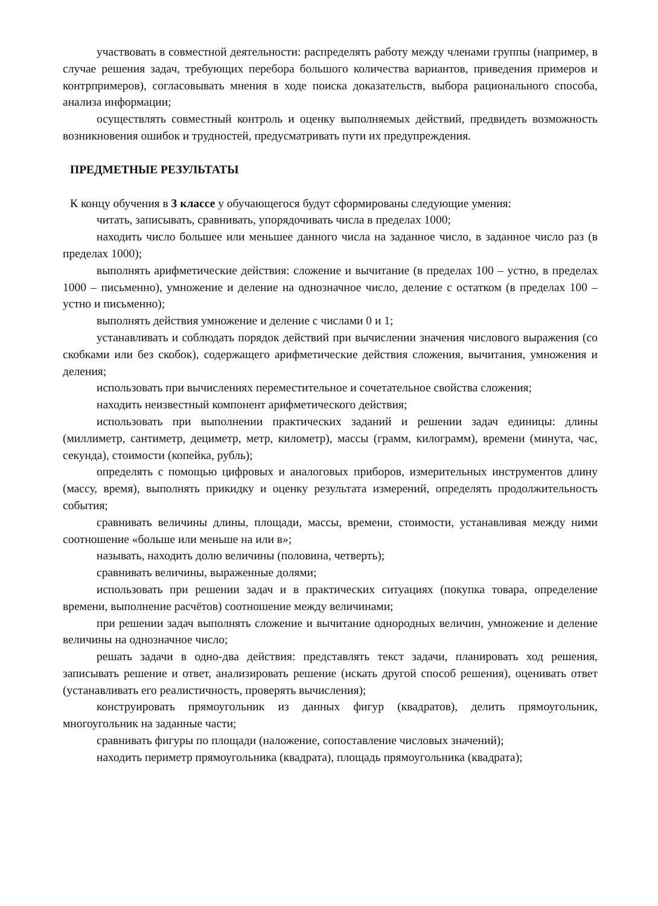участвовать в совместной деятельности: распределять работу между членами группы (например, в случае решения задач, требующих перебора большого количества вариантов, приведения примеров и контрпримеров), согласовывать мнения в ходе поиска доказательств, выбора рационального способа, анализа информации;
осуществлять совместный контроль и оценку выполняемых действий, предвидеть возможность возникновения ошибок и трудностей, предусматривать пути их предупреждения.
ПРЕДМЕТНЫЕ РЕЗУЛЬТАТЫ
К концу обучения в 3 классе у обучающегося будут сформированы следующие умения:
читать, записывать, сравнивать, упорядочивать числа в пределах 1000;
находить число большее или меньшее данного числа на заданное число, в заданное число раз (в пределах 1000);
выполнять арифметические действия: сложение и вычитание (в пределах 100 – устно, в пределах 1000 – письменно), умножение и деление на однозначное число, деление с остатком (в пределах 100 – устно и письменно);
выполнять действия умножение и деление с числами 0 и 1;
устанавливать и соблюдать порядок действий при вычислении значения числового выражения (со скобками или без скобок), содержащего арифметические действия сложения, вычитания, умножения и деления;
использовать при вычислениях переместительное и сочетательное свойства сложения;
находить неизвестный компонент арифметического действия;
использовать при выполнении практических заданий и решении задач единицы: длины (миллиметр, сантиметр, дециметр, метр, километр), массы (грамм, килограмм), времени (минута, час, секунда), стоимости (копейка, рубль);
определять с помощью цифровых и аналоговых приборов, измерительных инструментов длину (массу, время), выполнять прикидку и оценку результата измерений, определять продолжительность события;
сравнивать величины длины, площади, массы, времени, стоимости, устанавливая между ними соотношение «больше или меньше на или в»;
называть, находить долю величины (половина, четверть);
сравнивать величины, выраженные долями;
использовать при решении задач и в практических ситуациях (покупка товара, определение времени, выполнение расчётов) соотношение между величинами;
при решении задач выполнять сложение и вычитание однородных величин, умножение и деление величины на однозначное число;
решать задачи в одно-два действия: представлять текст задачи, планировать ход решения, записывать решение и ответ, анализировать решение (искать другой способ решения), оценивать ответ (устанавливать его реалистичность, проверять вычисления);
конструировать прямоугольник из данных фигур (квадратов), делить прямоугольник, многоугольник на заданные части;
сравнивать фигуры по площади (наложение, сопоставление числовых значений);
находить периметр прямоугольника (квадрата), площадь прямоугольника (квадрата);